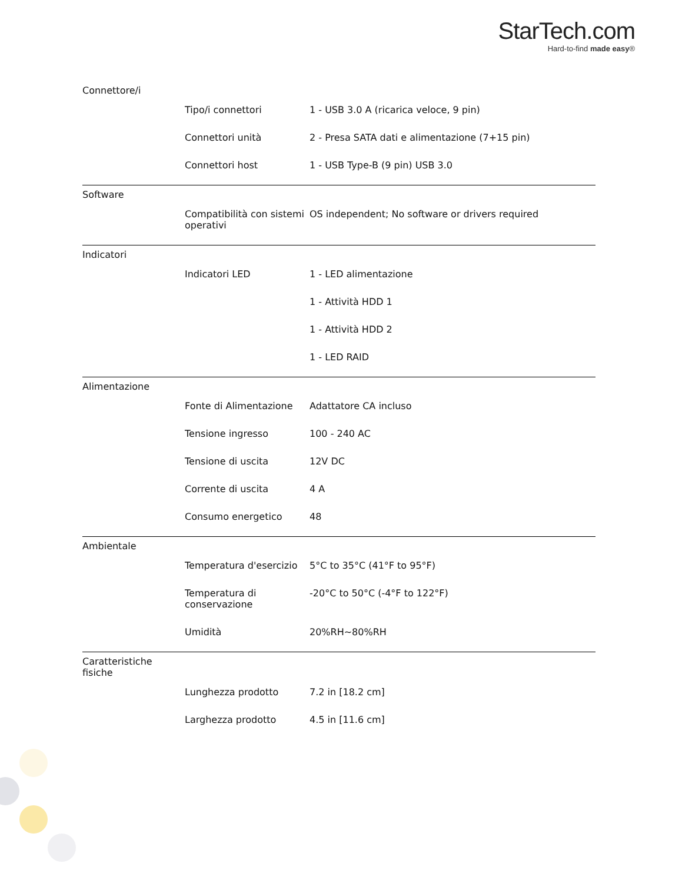StarTech.com
Hard-to-find made easy®
| Connettore/i | | |
| | Tipo/i connettori | 1 - USB 3.0 A (ricarica veloce, 9 pin) |
| | Connettori unità | 2 - Presa SATA dati e alimentazione (7+15 pin) |
| | Connettori host | 1 - USB Type-B (9 pin) USB 3.0 |
| Software | | |
| | Compatibilità con sistemi operativi | OS independent; No software or drivers required |
| Indicatori | | |
| | Indicatori LED | 1 - LED alimentazione |
| | | 1 - Attività HDD 1 |
| | | 1 - Attività HDD 2 |
| | | 1 - LED RAID |
| Alimentazione | | |
| | Fonte di Alimentazione | Adattatore CA incluso |
| | Tensione ingresso | 100 - 240 AC |
| | Tensione di uscita | 12V DC |
| | Corrente di uscita | 4 A |
| | Consumo energetico | 48 |
| Ambientale | | |
| | Temperatura d'esercizio | 5°C to 35°C (41°F to 95°F) |
| | Temperatura di conservazione | -20°C to 50°C (-4°F to 122°F) |
| | Umidità | 20%RH~80%RH |
| Caratteristiche fisiche | | |
| | Lunghezza prodotto | 7.2 in [18.2 cm] |
| | Larghezza prodotto | 4.5 in [11.6 cm] |